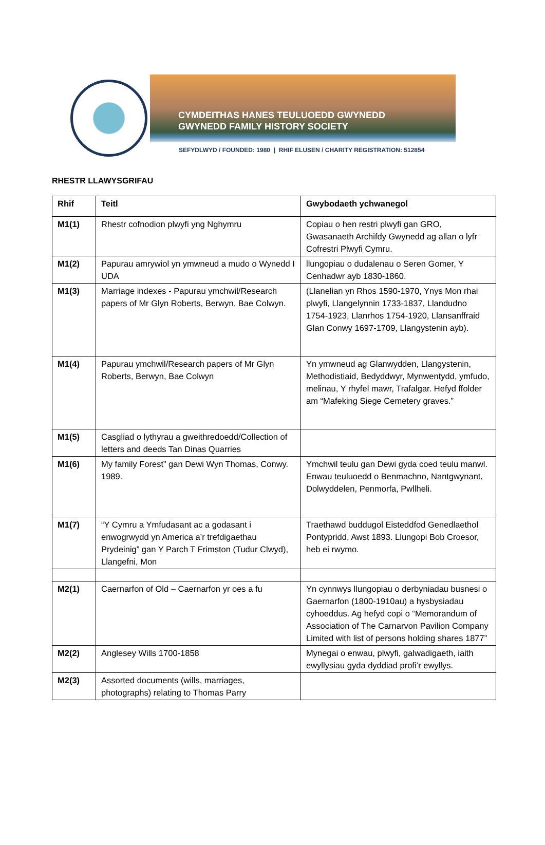CYMDEITHAS HANES TEULUOEDD GWYNEDD
GWYNEDD FAMILY HISTORY SOCIETY
SEFYDLWYD / FOUNDED: 1980 | RHIF ELUSEN / CHARITY REGISTRATION: 512854
RHESTR LLAWYSGRIFAU
| Rhif | Teitl | Gwybodaeth ychwanegol |
| --- | --- | --- |
| M1(1) | Rhestr cofnodion plwyfi yng Nghymru | Copiau o hen restri plwyfi gan GRO, Gwasanaeth Archifdy Gwynedd ag allan o lyfr Cofrestri Plwyfi Cymru. |
| M1(2) | Papurau amrywiol yn ymwneud a mudo o Wynedd I UDA | llungopiau o dudalenau o Seren Gomer, Y Cenhadwr ayb 1830-1860. |
| M1(3) | Marriage indexes - Papurau ymchwil/Research papers of Mr Glyn Roberts, Berwyn, Bae Colwyn. | (Llanelian yn Rhos 1590-1970, Ynys Mon rhai plwyfi, Llangelynnin 1733-1837, Llandudno 1754-1923, Llanrhos 1754-1920, Llansanffraid Glan Conwy 1697-1709, Llangystenin ayb). |
| M1(4) | Papurau ymchwil/Research papers of Mr Glyn Roberts, Berwyn, Bae Colwyn | Yn ymwneud ag Glanwydden, Llangystenin, Methodistiaid, Bedyddwyr, Mynwentydd, ymfudo, melinau, Y rhyfel mawr, Trafalgar. Hefyd ffolder am “Mafeking Siege Cemetery graves.” |
| M1(5) | Casgliad o lythyrau a gweithredoedd/Collection of letters and deeds Tan Dinas Quarries | |
| M1(6) | My family Forest” gan Dewi Wyn Thomas, Conwy. 1989. | Ymchwil teulu gan Dewi gyda coed teulu manwl. Enwau teuluoedd o Benmachno, Nantgwynant, Dolwyddelen, Penmorfa, Pwllheli. |
| M1(7) | “Y Cymru a Ymfudasant ac a godasant i enwogrwydd yn America a’r trefdigaethau Prydeinig” gan Y Parch T Frimston (Tudur Clwyd), Llangefni, Mon | Traethawd buddugol Eisteddfod Genedlaethol Pontypridd, Awst 1893. Llungopi Bob Croesor, heb ei rwymo. |
| M2(1) | Caernarfon of Old – Caernarfon yr oes a fu | Yn cynnwys llungopiau o derbyniadau busnesi o Gaernarfon (1800-1910au) a hysbysiadau cyhoeddus. Ag hefyd copi o “Memorandum of Association of The Carnarvon Pavilion Company Limited with list of persons holding shares 1877” |
| M2(2) | Anglesey Wills 1700-1858 | Mynegai o enwau, plwyfi, galwadigaeth, iaith ewyllysiau gyda dyddiad profi’r ewyllys. |
| M2(3) | Assorted documents (wills, marriages, photographs) relating to Thomas Parry | |